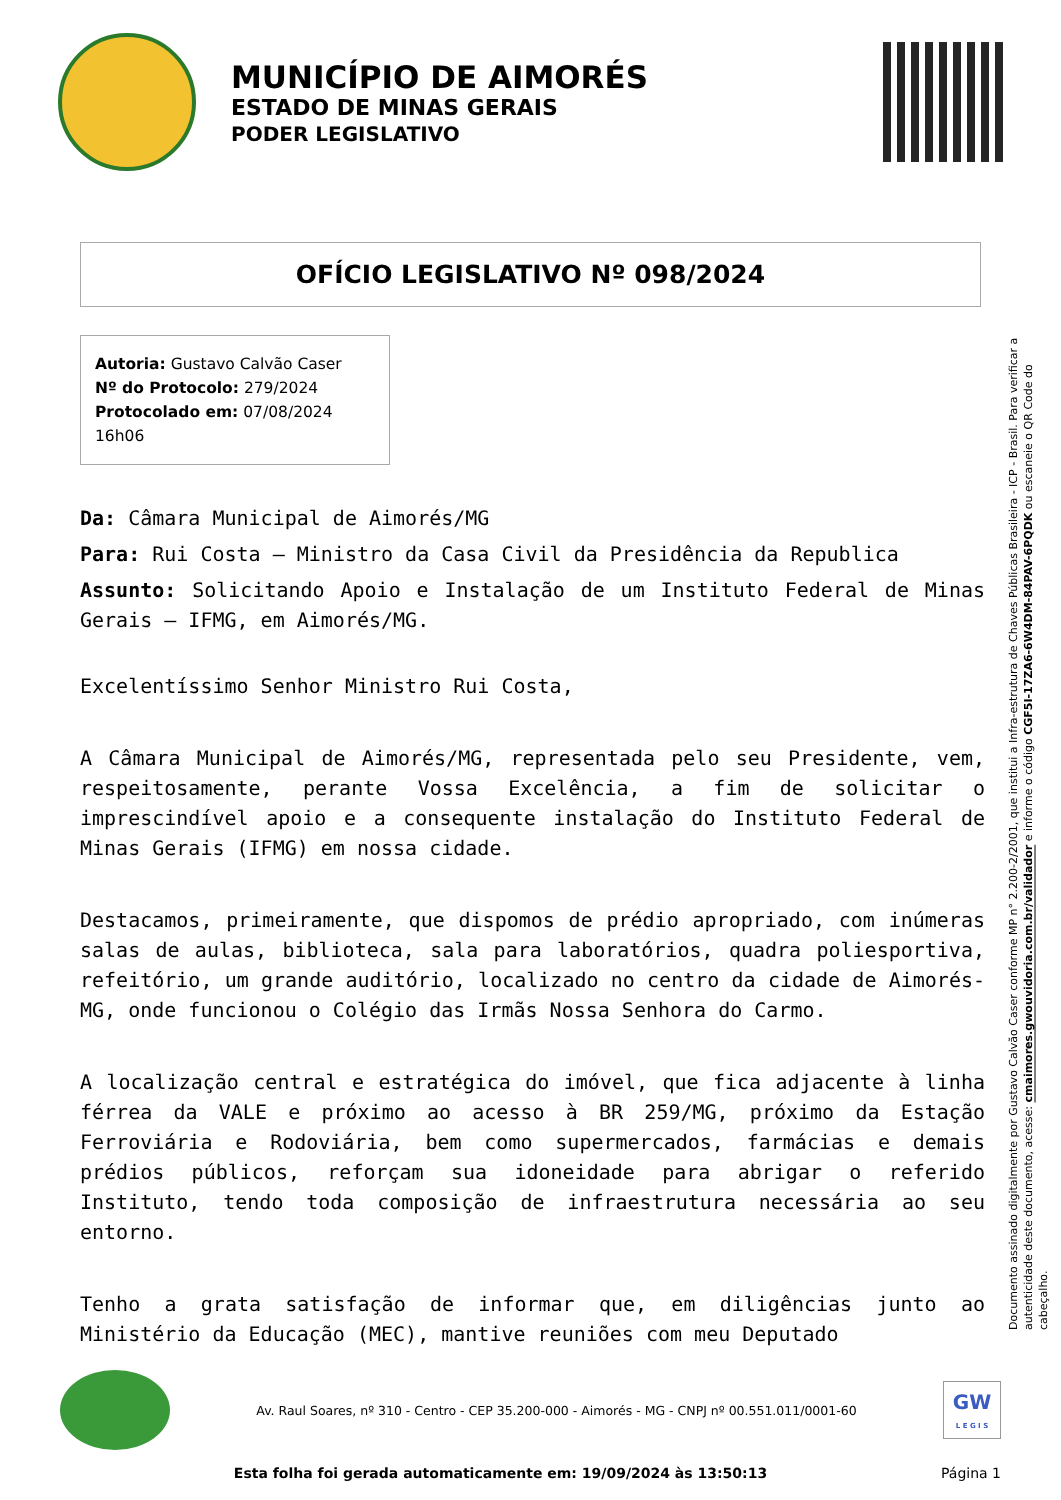MUNICÍPIO DE AIMORÉS
ESTADO DE MINAS GERAIS
PODER LEGISLATIVO
OFÍCIO LEGISLATIVO Nº 098/2024
Autoria: Gustavo Calvão Caser
Nº do Protocolo: 279/2024
Protocolado em: 07/08/2024 16h06
Da: Câmara Municipal de Aimorés/MG
Para: Rui Costa – Ministro da Casa Civil da Presidência da Republica
Assunto: Solicitando Apoio e Instalação de um Instituto Federal de Minas Gerais – IFMG, em Aimorés/MG.
Excelentíssimo Senhor Ministro Rui Costa,
A Câmara Municipal de Aimorés/MG, representada pelo seu Presidente, vem, respeitosamente, perante Vossa Excelência, a fim de solicitar o imprescindível apoio e a consequente instalação do Instituto Federal de Minas Gerais (IFMG) em nossa cidade.
Destacamos, primeiramente, que dispomos de prédio apropriado, com inúmeras salas de aulas, biblioteca, sala para laboratórios, quadra poliesportiva, refeitório, um grande auditório, localizado no centro da cidade de Aimorés-MG, onde funcionou o Colégio das Irmãs Nossa Senhora do Carmo.
A localização central e estratégica do imóvel, que fica adjacente à linha férrea da VALE e próximo ao acesso à BR 259/MG, próximo da Estação Ferroviária e Rodoviária, bem como supermercados, farmácias e demais prédios públicos, reforçam sua idoneidade para abrigar o referido Instituto, tendo toda composição de infraestrutura necessária ao seu entorno.
Tenho a grata satisfação de informar que, em diligências junto ao Ministério da Educação (MEC), mantive reuniões com meu Deputado
Documento assinado digitalmente por Gustavo Calvão Caser conforme MP n° 2.200-2/2001, que institui a Infra-estrutura de Chaves Públicas Brasileira - ICP - Brasil. Para verificar a autenticidade deste documento, acesse: cmaimores.gwouvidoria.com.br/validador e informe o código CGF5I-17ZA6-6W4DM-84PAV-6PQDK ou escaneie o QR Code do cabeçalho.
Av. Raul Soares, nº 310 - Centro - CEP 35.200-000 - Aimorés - MG - CNPJ nº 00.551.011/0001-60
GW
L E G I S
Esta folha foi gerada automaticamente em: 19/09/2024 às 13:50:13 Página 1